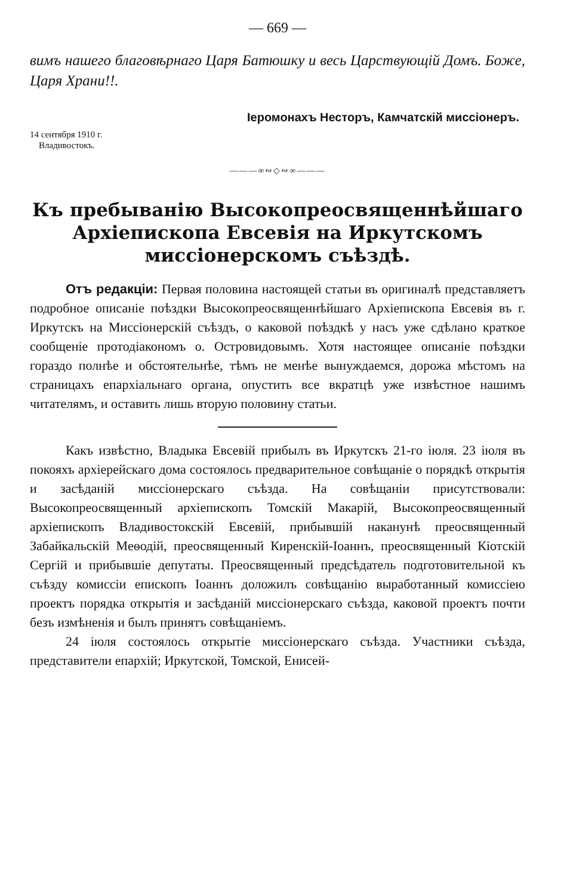— 669 —
вимъ нашего благовѣрнаго Царя Батюшку и весь Царствующій Домъ. Боже, Царя Храни!!.
Іеромонахъ Несторъ, Камчатскій миссіонеръ.
14 сентября 1910 г.
Владивостокъ.
———∞∾◇∾∞———
Къ пребыванію Высокопреосвященнѣйшаго Архіепископа Евсевія на Иркутскомъ миссіонерскомъ съѣздѣ.
Отъ редакціи: Первая половина настоящей статьи въ оригиналѣ представляетъ подробное описаніе поѣздки Высокопреосвященнѣйшаго Архіепископа Евсевія въ г. Иркутскъ на Миссіонерскій съѣздъ, о каковой поѣздкѣ у насъ уже сдѣлано краткое сообщеніе протодіакономъ о. Островидовымъ. Хотя настоящее описаніе поѣздки гораздо полнѣе и обстоятельнѣе, тѣмъ не менѣе вынуждаемся, дорожа мѣстомъ на страницахъ епархіальнаго органа, опустить все вкратцѣ уже извѣстное нашимъ читателямъ, и оставить лишь вторую половину статьи.
Какъ извѣстно, Владыка Евсевій прибылъ въ Иркутскъ 21-го іюля. 23 іюля въ покояхъ архіерейскаго дома состоялось предварительное совѣщаніе о порядкѣ открытія и засѣданій миссіонерскаго съѣзда. На совѣщаніи присутствовали: Высокопреосвященный архіепископъ Томскій Макарій, Высокопреосвященный архіепископъ Владивостокскій Евсевій, прибывшій наканунѣ преосвященный Забайкальскій Меѳодій, преосвященный Киренскій-Іоаннъ, преосвященный Кіотскій Сергій и прибывшіе депутаты. Преосвященный предсѣдатель подготовительной къ съѣзду комиссіи епископъ Іоаннъ доложилъ совѣщанію выработанный комиссіею проектъ порядка открытія и засѣданій миссіонерскаго съѣзда, каковой проектъ почти безъ измѣненія и былъ принятъ совѣщаніемъ.
24 іюля состоялось открытіе миссіонерскаго съѣзда. Участники съѣзда, представители епархій; Иркутской, Томской, Енисей-